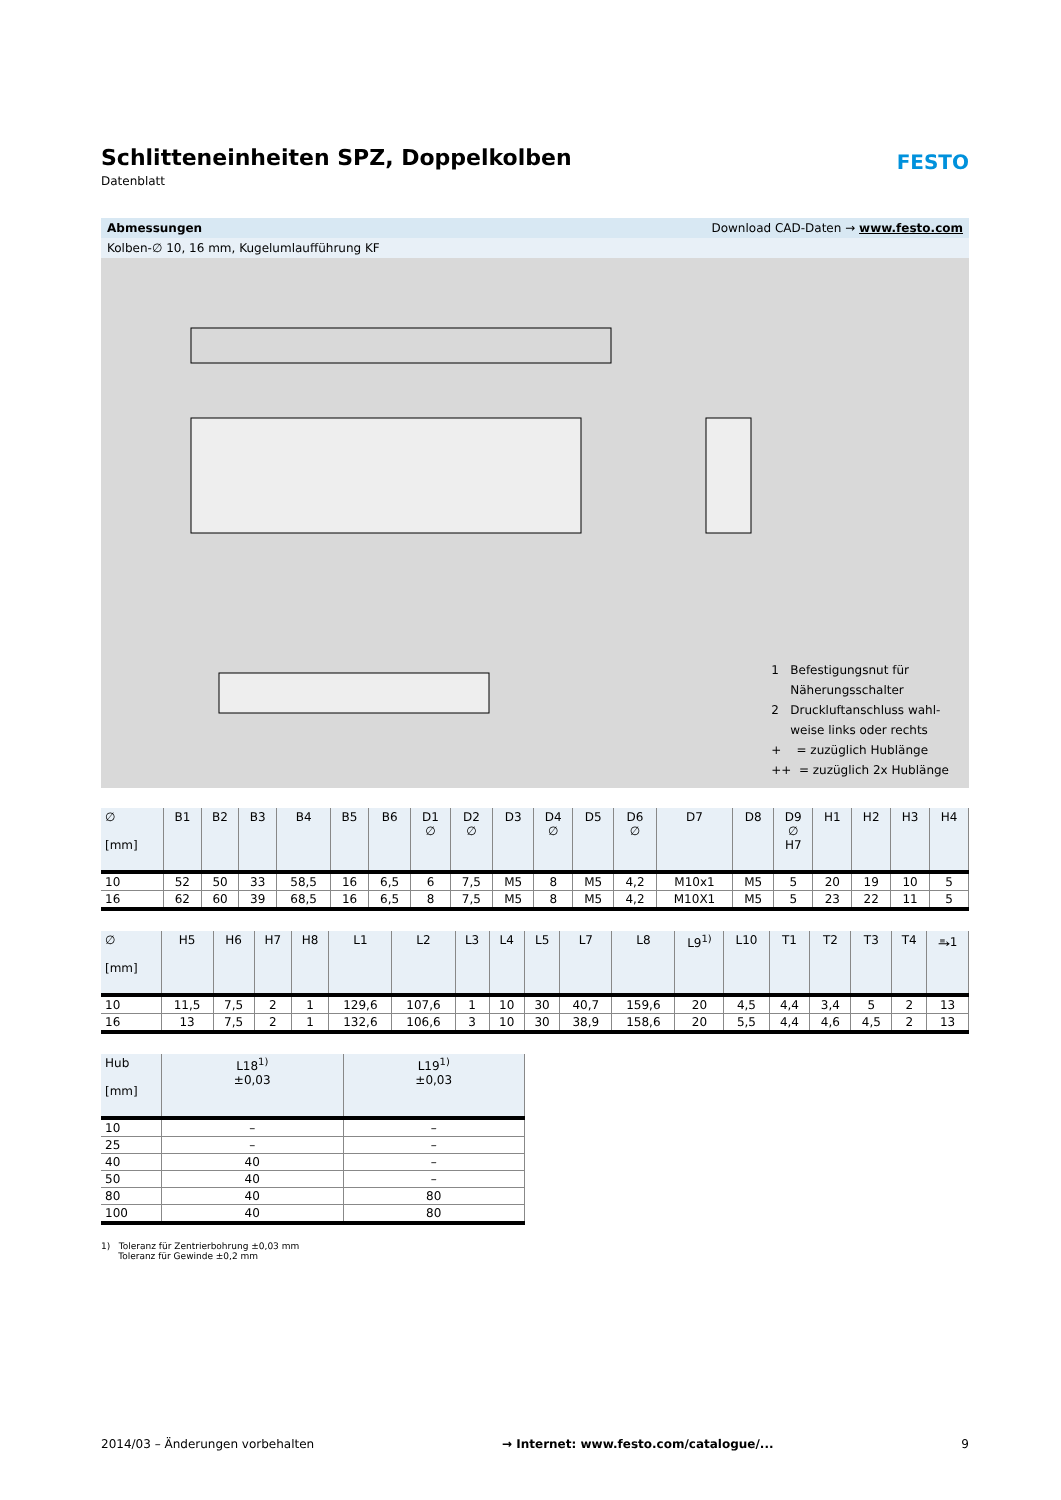FESTO
Schlitteneinheiten SPZ, Doppelkolben
Datenblatt
Abmessungen Download CAD-Daten → www.festo.com
Kolben-∅ 10, 16 mm, Kugelumlaufführung KF
1 Befestigungsnut für
Näherungsschalter
2 Druckluftanschluss wahl-
weise links oder rechts
+ = zuzüglich Hublänge
++ = zuzüglich 2x Hublänge
| ∅ [mm] | B1 | B2 | B3 | B4 | B5 | B6 | D1 ∅ | D2 ∅ | D3 | D4 ∅ | D5 | D6 ∅ | D7 | D8 | D9 ∅ H7 | H1 | H2 | H3 | H4 |
| --- | --- | --- | --- | --- | --- | --- | --- | --- | --- | --- | --- | --- | --- | --- | --- | --- | --- | --- | --- |
| 10 | 52 | 50 | 33 | 58,5 | 16 | 6,5 | 6 | 7,5 | M5 | 8 | M5 | 4,2 | M10x1 | M5 | 5 | 20 | 19 | 10 | 5 |
| 16 | 62 | 60 | 39 | 68,5 | 16 | 6,5 | 8 | 7,5 | M5 | 8 | M5 | 4,2 | M10X1 | M5 | 5 | 23 | 22 | 11 | 5 |
| ∅ [mm] | H5 | H6 | H7 | H8 | L1 | L2 | L3 | L4 | L5 | L7 | L8 | L9<sup>1)</sup> | L10 | T1 | T2 | T3 | T4 | ⥱1 |
| --- | --- | --- | --- | --- | --- | --- | --- | --- | --- | --- | --- | --- | --- | --- | --- | --- | --- | --- |
| 10 | 11,5 | 7,5 | 2 | 1 | 129,6 | 107,6 | 1 | 10 | 30 | 40,7 | 159,6 | 20 | 4,5 | 4,4 | 3,4 | 5 | 2 | 13 |
| 16 | 13 | 7,5 | 2 | 1 | 132,6 | 106,6 | 3 | 10 | 30 | 38,9 | 158,6 | 20 | 5,5 | 4,4 | 4,6 | 4,5 | 2 | 13 |
| Hub [mm] | L18<sup>1)</sup> ±0,03 | L19<sup>1)</sup> ±0,03 |
| --- | --- | --- |
| 10 | – | – |
| 25 | – | – |
| 40 | 40 | – |
| 50 | 40 | – |
| 80 | 40 | 80 |
| 100 | 40 | 80 |
1) Toleranz für Zentrierbohrung ±0,03 mm
Toleranz für Gewinde ±0,2 mm
2014/03 – Änderungen vorbehalten → Internet: www.festo.com/catalogue/... 9